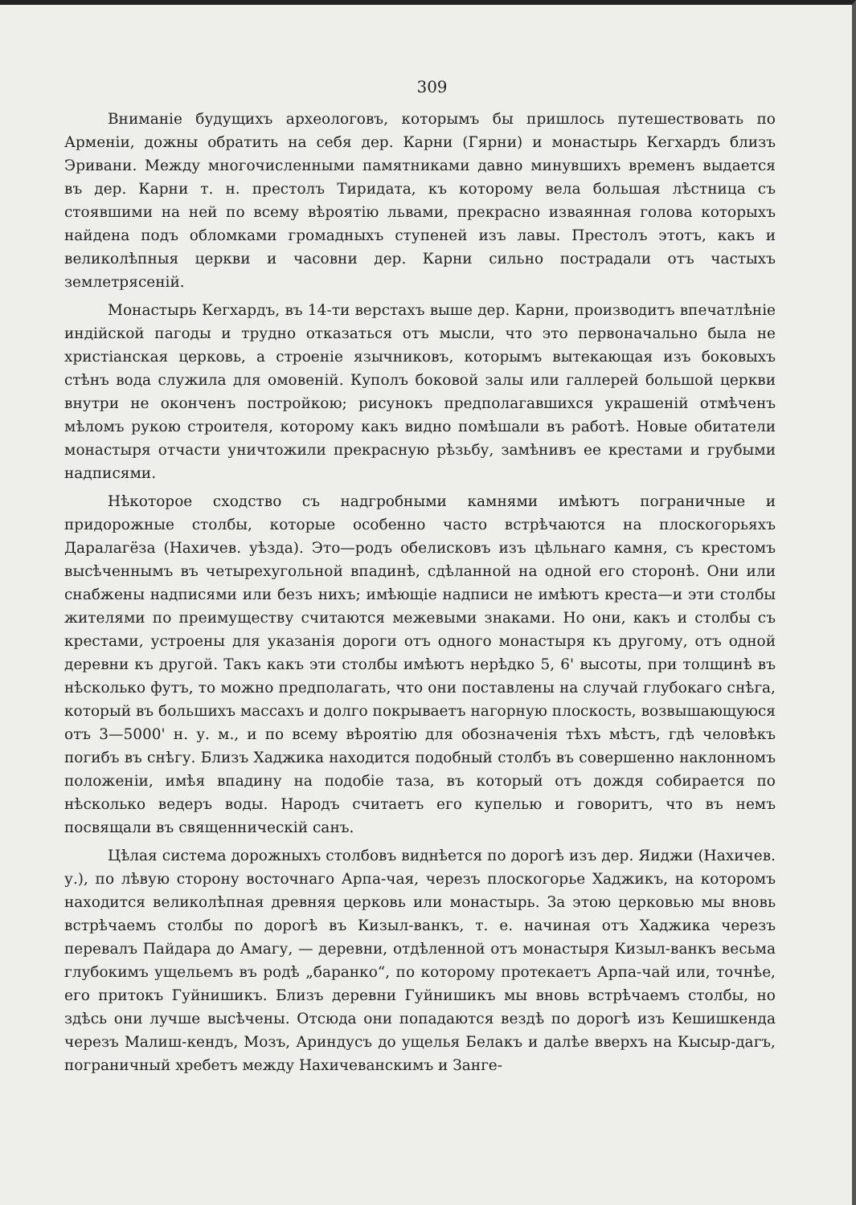309
Вниманіе будущихъ археологовъ, которымъ бы пришлось путешествовать по Арменіи, дожны обратить на себя дер. Карни (Гярни) и монастырь Кегхардъ близъ Эривани. Между многочисленными памятниками давно минувшихъ временъ выдается въ дер. Карни т. н. престолъ Тиридата, къ которому вела большая лѣстница съ стоявшими на ней по всему вѣроятію львами, прекрасно изваянная голова которыхъ найдена подъ обломками громадныхъ ступеней изъ лавы. Престолъ этотъ, какъ и великолѣпныя церкви и часовни дер. Карни сильно пострадали отъ частыхъ землетрясеній.
Монастырь Кегхардъ, въ 14-ти верстахъ выше дер. Карни, производитъ впечатлѣніе индійской пагоды и трудно отказаться отъ мысли, что это первоначально была не христіанская церковь, а строеніе язычниковъ, которымъ вытекающая изъ боковыхъ стѣнъ вода служила для омовеній. Куполъ боковой залы или галлерей большой церкви внутри не оконченъ постройкою; рисунокъ предполагавшихся украшеній отмѣченъ мѣломъ рукою строителя, которому какъ видно помѣшали въ работѣ. Новые обитатели монастыря отчасти уничтожили прекрасную рѣзьбу, замѣнивъ ее крестами и грубыми надписями.
Нѣкоторое сходство съ надгробными камнями имѣютъ пограничные и придорожные столбы, которые особенно часто встрѣчаются на плоскогорьяхъ Даралагёза (Нахичев. уѣзда). Это—родъ обелисковъ изъ цѣльнаго камня, съ крестомъ высѣченнымъ въ четырехугольной впадинѣ, сдѣланной на одной его сторонѣ. Они или снабжены надписями или безъ нихъ; имѣющіе надписи не имѣютъ креста—и эти столбы жителями по преимуществу считаются межевыми знаками. Но они, какъ и столбы съ крестами, устроены для указанія дороги отъ одного монастыря къ другому, отъ одной деревни къ другой. Такъ какъ эти столбы имѣютъ нерѣдко 5, 6' высоты, при толщинѣ въ нѣсколько футъ, то можно предполагать, что они поставлены на случай глубокаго снѣга, который въ большихъ массахъ и долго покрываетъ нагорную плоскость, возвышающуюся отъ 3—5000' н. у. м., и по всему вѣроятію для обозначенія тѣхъ мѣстъ, гдѣ человѣкъ погибъ въ снѣгу. Близъ Хаджика находится подобный столбъ въ совершенно наклонномъ положеніи, имѣя впадину на подобіе таза, въ который отъ дождя собирается по нѣсколько ведеръ воды. Народъ считаетъ его купелью и говоритъ, что въ немъ посвящали въ священническій санъ.
Цѣлая система дорожныхъ столбовъ виднѣется по дорогѣ изъ дер. Яиджи (Нахичев. у.), по лѣвую сторону восточнаго Арпа-чая, черезъ плоскогорье Хаджикъ, на которомъ находится великолѣпная древняя церковь или монастырь. За этою церковью мы вновь встрѣчаемъ столбы по дорогѣ въ Кизыл-ванкъ, т. е. начиная отъ Хаджика черезъ перевалъ Пайдара до Амагу, — деревни, отдѣленной отъ монастыря Кизыл-ванкъ весьма глубокимъ ущельемъ въ родѣ „баранко“, по которому протекаетъ Арпа-чай или, точнѣе, его притокъ Гуйнишикъ. Близъ деревни Гуйнишикъ мы вновь встрѣчаемъ столбы, но здѣсь они лучше высѣчены. Отсюда они попадаются вездѣ по дорогѣ изъ Кешишкенда черезъ Малиш-кендъ, Мозъ, Ариндусъ до ущелья Белакъ и далѣе вверхъ на Кысыр-дагъ, пограничный хребетъ между Нахичеванскимъ и Занге-